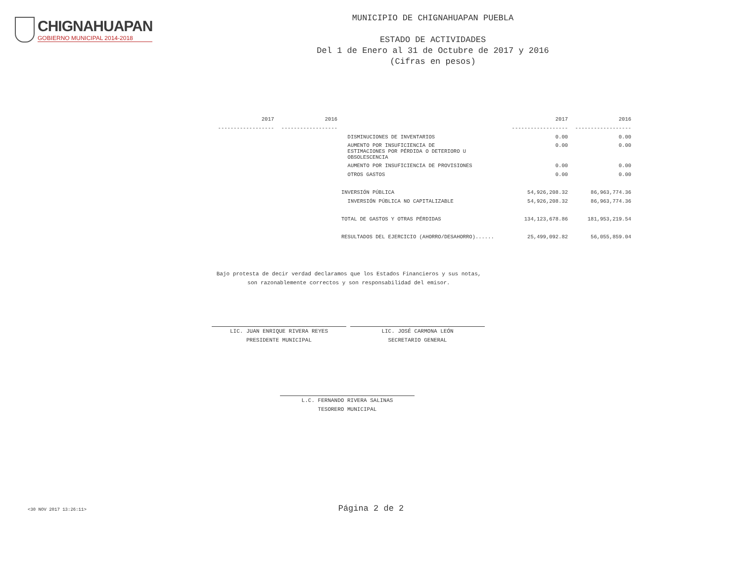CHIGNAHUAPAN
GOBIERNO MUNICIPAL 2014-2018
MUNICIPIO DE CHIGNAHUAPAN PUEBLA
ESTADO DE ACTIVIDADES
Del 1 de Enero al 31 de Octubre de 2017 y 2016
(Cifras en pesos)
| 2017 | 2016 | | 2017 | 2016 |
| --- | --- | --- | --- | --- |
| ------------------ | ------------------ | | ------------------ | ------------------ |
| | | DISMINUCIONES DE INVENTARIOS | 0.00 | 0.00 |
| | | AUMENTO POR INSUFICIENCIA DE ESTIMACIONES POR PÉRDIDA O DETERIORO U OBSOLESCENCIA | 0.00 | 0.00 |
| | | AUMENTO POR INSUFICIENCIA DE PROVISIONES | 0.00 | 0.00 |
| | | OTROS GASTOS | 0.00 | 0.00 |
| | | INVERSIÓN PÚBLICA | 54,926,208.32 | 86,963,774.36 |
| | | INVERSIÓN PÚBLICA NO CAPITALIZABLE | 54,926,208.32 | 86,963,774.36 |
| | | TOTAL DE GASTOS Y OTRAS PÉRDIDAS | 134,123,678.86 | 181,953,219.54 |
| | | RESULTADOS DEL EJERCICIO (AHORRO/DESAHORRO)...... | 25,499,092.82 | 56,055,859.04 |
Bajo protesta de decir verdad declaramos que los Estados Financieros y sus notas,
son razonablemente correctos y son responsabilidad del emisor.
LIC. JUAN ENRIQUE RIVERA REYES
PRESIDENTE MUNICIPAL
LIC. JOSÉ CARMONA LEÓN
SECRETARIO GENERAL
L.C. FERNANDO RIVERA SALINAS
TESORERO MUNICIPAL
<30 NOV 2017 13:26:11> Página 2 de 2